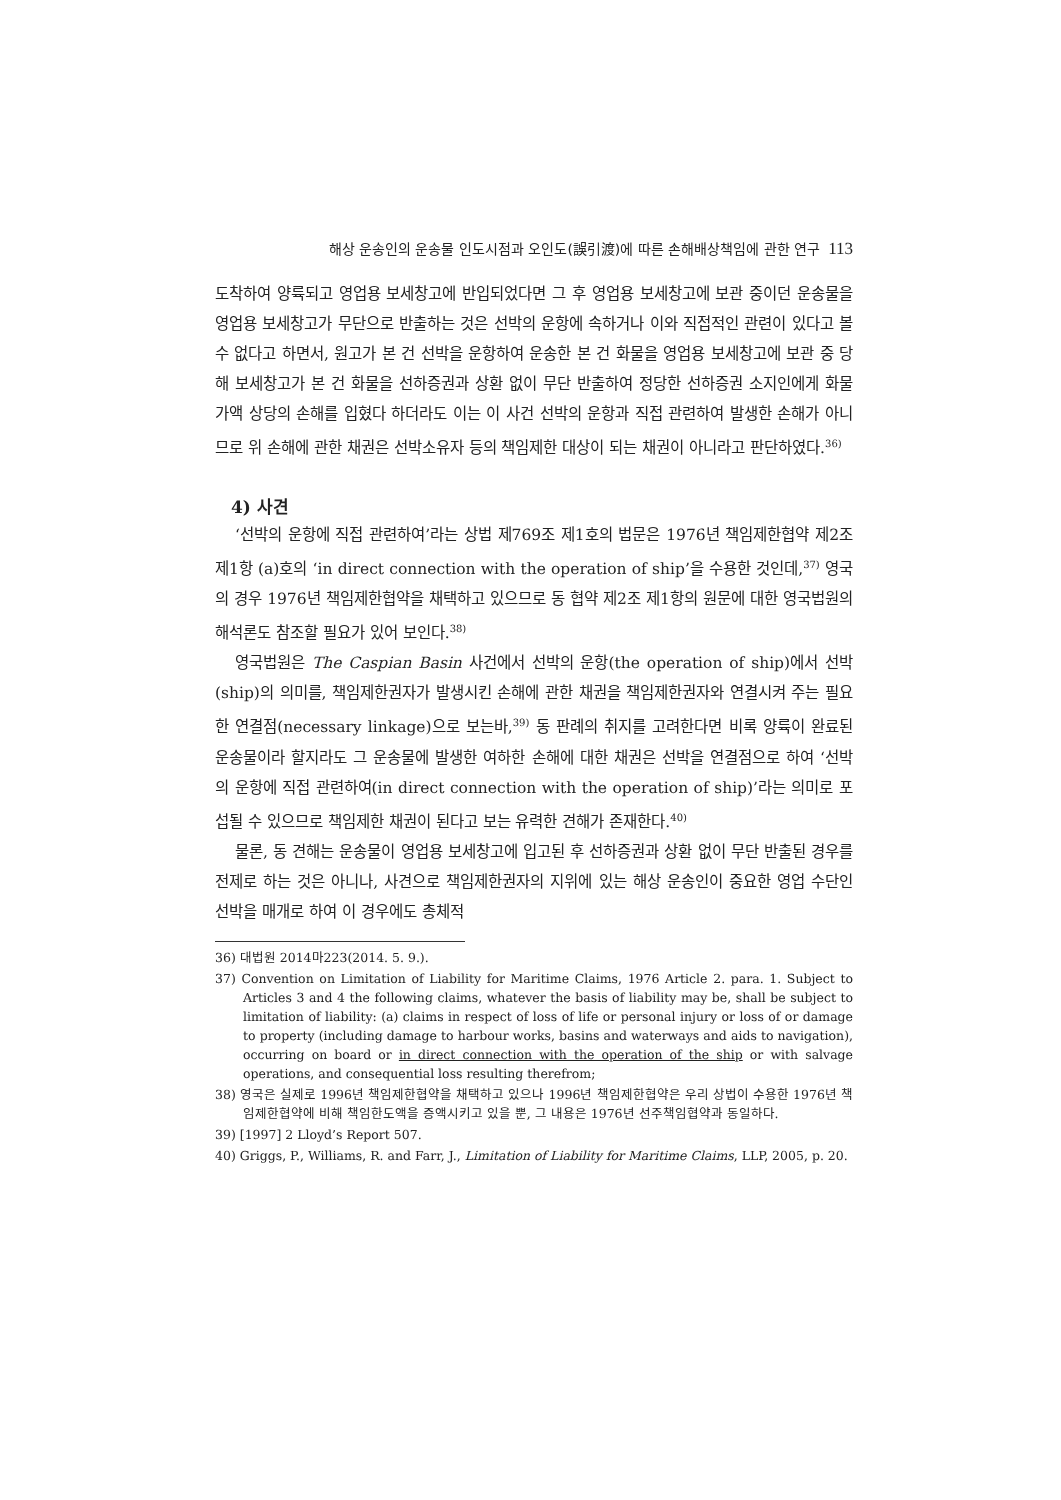해상 운송인의 운송물 인도시점과 오인도(誤引渡)에 따른 손해배상책임에 관한 연구 113
도착하여 양륙되고 영업용 보세창고에 반입되었다면 그 후 영업용 보세창고에 보관 중이던 운송물을 영업용 보세창고가 무단으로 반출하는 것은 선박의 운항에 속하거나 이와 직접적인 관련이 있다고 볼 수 없다고 하면서, 원고가 본 건 선박을 운항하여 운송한 본 건 화물을 영업용 보세창고에 보관 중 당해 보세창고가 본 건 화물을 선하증권과 상환 없이 무단 반출하여 정당한 선하증권 소지인에게 화물가액 상당의 손해를 입혔다 하더라도 이는 이 사건 선박의 운항과 직접 관련하여 발생한 손해가 아니므로 위 손해에 관한 채권은 선박소유자 등의 책임제한 대상이 되는 채권이 아니라고 판단하였다.<sup>36)</sup>
4) 사견
‘선박의 운항에 직접 관련하여’라는 상법 제769조 제1호의 법문은 1976년 책임제한협약 제2조 제1항 (a)호의 ‘in direct connection with the operation of ship’을 수용한 것인데,<sup>37)</sup> 영국의 경우 1976년 책임제한협약을 채택하고 있으므로 동 협약 제2조 제1항의 원문에 대한 영국법원의 해석론도 참조할 필요가 있어 보인다.<sup>38)</sup>
영국법원은 The Caspian Basin 사건에서 선박의 운항(the operation of ship)에서 선박(ship)의 의미를, 책임제한권자가 발생시킨 손해에 관한 채권을 책임제한권자와 연결시켜 주는 필요한 연결점(necessary linkage)으로 보는바,<sup>39)</sup> 동 판례의 취지를 고려한다면 비록 양륙이 완료된 운송물이라 할지라도 그 운송물에 발생한 여하한 손해에 대한 채권은 선박을 연결점으로 하여 ‘선박의 운항에 직접 관련하여(in direct connection with the operation of ship)’라는 의미로 포섭될 수 있으므로 책임제한 채권이 된다고 보는 유력한 견해가 존재한다.<sup>40)</sup>
물론, 동 견해는 운송물이 영업용 보세창고에 입고된 후 선하증권과 상환 없이 무단 반출된 경우를 전제로 하는 것은 아니나, 사견으로 책임제한권자의 지위에 있는 해상 운송인이 중요한 영업 수단인 선박을 매개로 하여 이 경우에도 총체적
36) 대법원 2014마223(2014. 5. 9.).
37) Convention on Limitation of Liability for Maritime Claims, 1976 Article 2. para. 1. Subject to Articles 3 and 4 the following claims, whatever the basis of liability may be, shall be subject to limitation of liability: (a) claims in respect of loss of life or personal injury or loss of or damage to property (including damage to harbour works, basins and waterways and aids to navigation), occurring on board or in direct connection with the operation of the ship or with salvage operations, and consequential loss resulting therefrom;
38) 영국은 실제로 1996년 책임제한협약을 채택하고 있으나 1996년 책임제한협약은 우리 상법이 수용한 1976년 책임제한협약에 비해 책임한도액을 증액시키고 있을 뿐, 그 내용은 1976년 선주책임협약과 동일하다.
39) [1997] 2 Lloyd’s Report 507.
40) Griggs, P., Williams, R. and Farr, J., Limitation of Liability for Maritime Claims, LLP, 2005, p. 20.